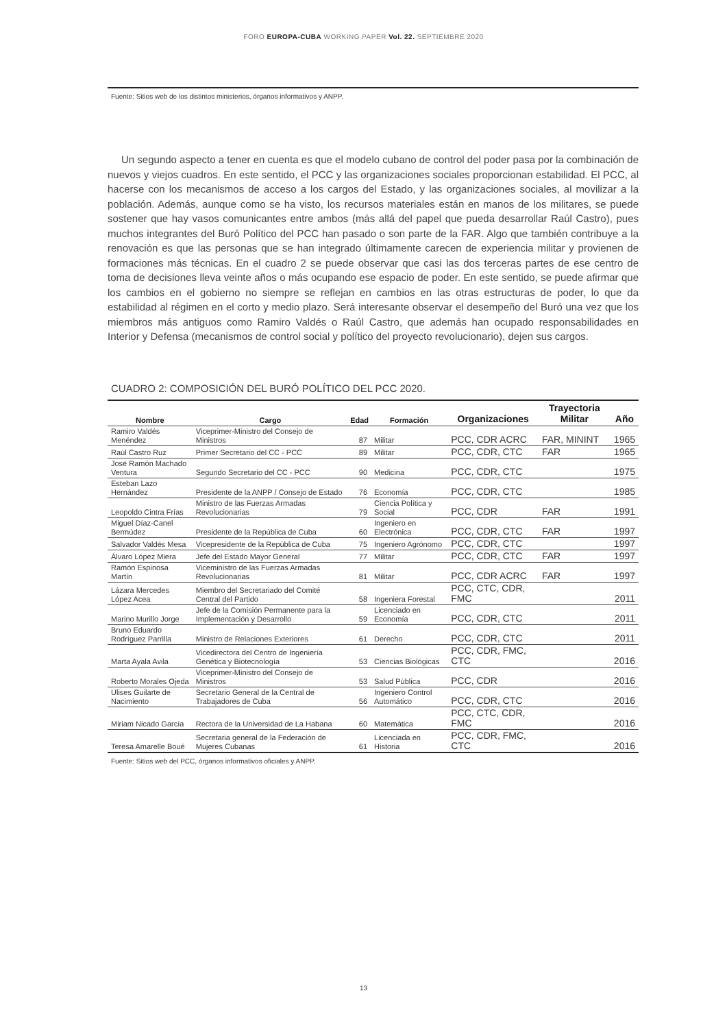FORO EUROPA-CUBA WORKING PAPER Vol. 22. SEPTIEMBRE 2020
Fuente: Sitios web de los distintos ministerios, órganos informativos y ANPP.
Un segundo aspecto a tener en cuenta es que el modelo cubano de control del poder pasa por la combinación de nuevos y viejos cuadros. En este sentido, el PCC y las organizaciones sociales proporcionan estabilidad. El PCC, al hacerse con los mecanismos de acceso a los cargos del Estado, y las organizaciones sociales, al movilizar a la población. Además, aunque como se ha visto, los recursos materiales están en manos de los militares, se puede sostener que hay vasos comunicantes entre ambos (más allá del papel que pueda desarrollar Raúl Castro), pues muchos integrantes del Buró Político del PCC han pasado o son parte de la FAR. Algo que también contribuye a la renovación es que las personas que se han integrado últimamente carecen de experiencia militar y provienen de formaciones más técnicas. En el cuadro 2 se puede observar que casi las dos terceras partes de ese centro de toma de decisiones lleva veinte años o más ocupando ese espacio de poder. En este sentido, se puede afirmar que los cambios en el gobierno no siempre se reflejan en cambios en las otras estructuras de poder, lo que da estabilidad al régimen en el corto y medio plazo. Será interesante observar el desempeño del Buró una vez que los miembros más antiguos como Ramiro Valdés o Raúl Castro, que además han ocupado responsabilidades en Interior y Defensa (mecanismos de control social y político del proyecto revolucionario), dejen sus cargos.
CUADRO 2: COMPOSICIÓN DEL BURÓ POLÍTICO DEL PCC 2020.
| Nombre | Cargo | Edad | Formación | Organizaciones | Trayectoria Militar | Año |
| --- | --- | --- | --- | --- | --- | --- |
| Ramiro Valdés Menéndez | Viceprimer-Ministro del Consejo de Ministros | 87 | Militar | PCC, CDR ACRC | FAR, MININT | 1965 |
| Raúl Castro Ruz | Primer Secretario del CC - PCC | 89 | Militar | PCC, CDR, CTC | FAR | 1965 |
| José Ramón Machado Ventura | Segundo Secretario del CC - PCC | 90 | Medicina | PCC, CDR, CTC | | 1975 |
| Esteban Lazo Hernández | Presidente de la ANPP / Consejo de Estado | 76 | Economía | PCC, CDR, CTC | | 1985 |
| Leopoldo Cintra Frías | Ministro de las Fuerzas Armadas Revolucionarias | 79 | Ciencia Política y Social | PCC, CDR | FAR | 1991 |
| Miguel Díaz-Canel Bermúdez | Presidente de la República de Cuba | 60 | Ingeniero en Electrónica | PCC, CDR, CTC | FAR | 1997 |
| Salvador Valdés Mesa | Vicepresidente de la República de Cuba | 75 | Ingeniero Agrónomo | PCC, CDR, CTC | | 1997 |
| Álvaro López Miera | Jefe del Estado Mayor General | 77 | Militar | PCC, CDR, CTC | FAR | 1997 |
| Ramón Espinosa Martín | Viceministro de las Fuerzas Armadas Revolucionarias | 81 | Militar | PCC, CDR ACRC | FAR | 1997 |
| Lázara Mercedes López Acea | Miembro del Secretariado del Comité Central del Partido | 58 | Ingeniera Forestal | PCC, CTC, CDR, FMC | | 2011 |
| Marino Murillo Jorge | Jefe de la Comisión Permanente para la Implementación y Desarrollo | 59 | Licenciado en Economía | PCC, CDR, CTC | | 2011 |
| Bruno Eduardo Rodríguez Parrilla | Ministro de Relaciones Exteriores | 61 | Derecho | PCC, CDR, CTC | | 2011 |
| Marta Ayala Avila | Vicedirectora del Centro de Ingeniería Genética y Biotecnología | 53 | Ciencias Biológicas | PCC, CDR, FMC, CTC | | 2016 |
| Roberto Morales Ojeda | Viceprimer-Ministro del Consejo de Ministros | 53 | Salud Pública | PCC, CDR | | 2016 |
| Ulises Guilarte de Nacimiento | Secretario General de la Central de Trabajadores de Cuba | 56 | Ingeniero Control Automático | PCC, CDR, CTC | | 2016 |
| Miriam Nicado García | Rectora de la Universidad de La Habana | 60 | Matemática | PCC, CTC, CDR, FMC | | 2016 |
| Teresa Amarelle Boué | Secretaria general de la Federación de Mujeres Cubanas | 61 | Licenciada en Historia | PCC, CDR, FMC, CTC | | 2016 |
Fuente: Sitios web del PCC, órganos informativos oficiales y ANPP.
13